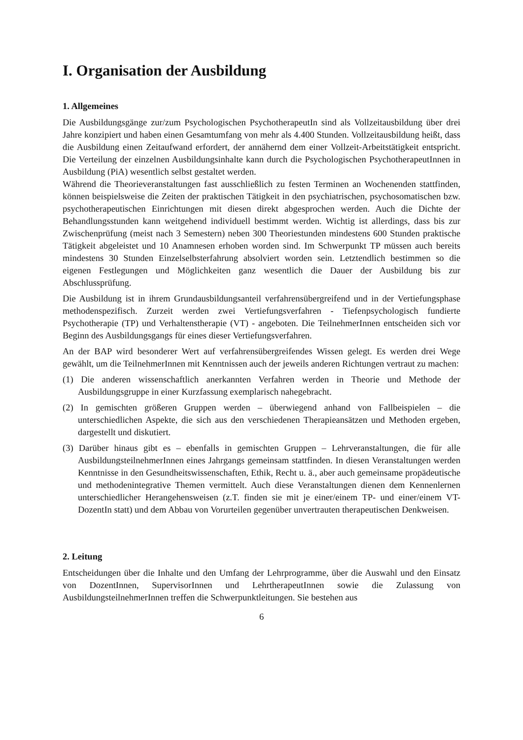I. Organisation der Ausbildung
1. Allgemeines
Die Ausbildungsgänge zur/zum Psychologischen PsychotherapeutIn sind als Vollzeitausbildung über drei Jahre konzipiert und haben einen Gesamtumfang von mehr als 4.400 Stunden. Vollzeitausbildung heißt, dass die Ausbildung einen Zeitaufwand erfordert, der annähernd dem einer Vollzeit-Arbeitstätigkeit entspricht. Die Verteilung der einzelnen Ausbildungsinhalte kann durch die Psychologischen PsychotherapeutInnen in Ausbildung (PiA) wesentlich selbst gestaltet werden.
Während die Theorieveranstaltungen fast ausschließlich zu festen Terminen an Wochenenden stattfinden, können beispielsweise die Zeiten der praktischen Tätigkeit in den psychiatrischen, psychosomatischen bzw. psychotherapeutischen Einrichtungen mit diesen direkt abgesprochen werden. Auch die Dichte der Behandlungsstunden kann weitgehend individuell bestimmt werden. Wichtig ist allerdings, dass bis zur Zwischenprüfung (meist nach 3 Semestern) neben 300 Theoriestunden mindestens 600 Stunden praktische Tätigkeit abgeleistet und 10 Anamnesen erhoben worden sind. Im Schwerpunkt TP müssen auch bereits mindestens 30 Stunden Einzelselbsterfahrung absolviert worden sein. Letztendlich bestimmen so die eigenen Festlegungen und Möglichkeiten ganz wesentlich die Dauer der Ausbildung bis zur Abschlussprüfung.
Die Ausbildung ist in ihrem Grundausbildungsanteil verfahrensübergreifend und in der Vertiefungsphase methodenspezifisch. Zurzeit werden zwei Vertiefungsverfahren - Tiefenpsychologisch fundierte Psychotherapie (TP) und Verhaltenstherapie (VT) - angeboten. Die TeilnehmerInnen entscheiden sich vor Beginn des Ausbildungsgangs für eines dieser Vertiefungsverfahren.
An der BAP wird besonderer Wert auf verfahrensübergreifendes Wissen gelegt. Es werden drei Wege gewählt, um die TeilnehmerInnen mit Kenntnissen auch der jeweils anderen Richtungen vertraut zu machen:
(1) Die anderen wissenschaftlich anerkannten Verfahren werden in Theorie und Methode der Ausbildungsgruppe in einer Kurzfassung exemplarisch nahegebracht.
(2) In gemischten größeren Gruppen werden – überwiegend anhand von Fallbeispielen – die unterschiedlichen Aspekte, die sich aus den verschiedenen Therapieansätzen und Methoden ergeben, dargestellt und diskutiert.
(3) Darüber hinaus gibt es – ebenfalls in gemischten Gruppen – Lehrveranstaltungen, die für alle AusbildungsteilnehmerInnen eines Jahrgangs gemeinsam stattfinden. In diesen Veranstaltungen werden Kenntnisse in den Gesundheitswissenschaften, Ethik, Recht u. ä., aber auch gemeinsame propädeutische und methodenintegrative Themen vermittelt. Auch diese Veranstaltungen dienen dem Kennenlernen unterschiedlicher Herangehensweisen (z.T. finden sie mit je einer/einem TP- und einer/einem VT-DozentIn statt) und dem Abbau von Vorurteilen gegenüber unvertrauten therapeutischen Denkweisen.
2. Leitung
Entscheidungen über die Inhalte und den Umfang der Lehrprogramme, über die Auswahl und den Einsatz von DozentInnen, SupervisorInnen und LehrtherapeutInnen sowie die Zulassung von AusbildungsteilnehmerInnen treffen die Schwerpunktleitungen. Sie bestehen aus
6